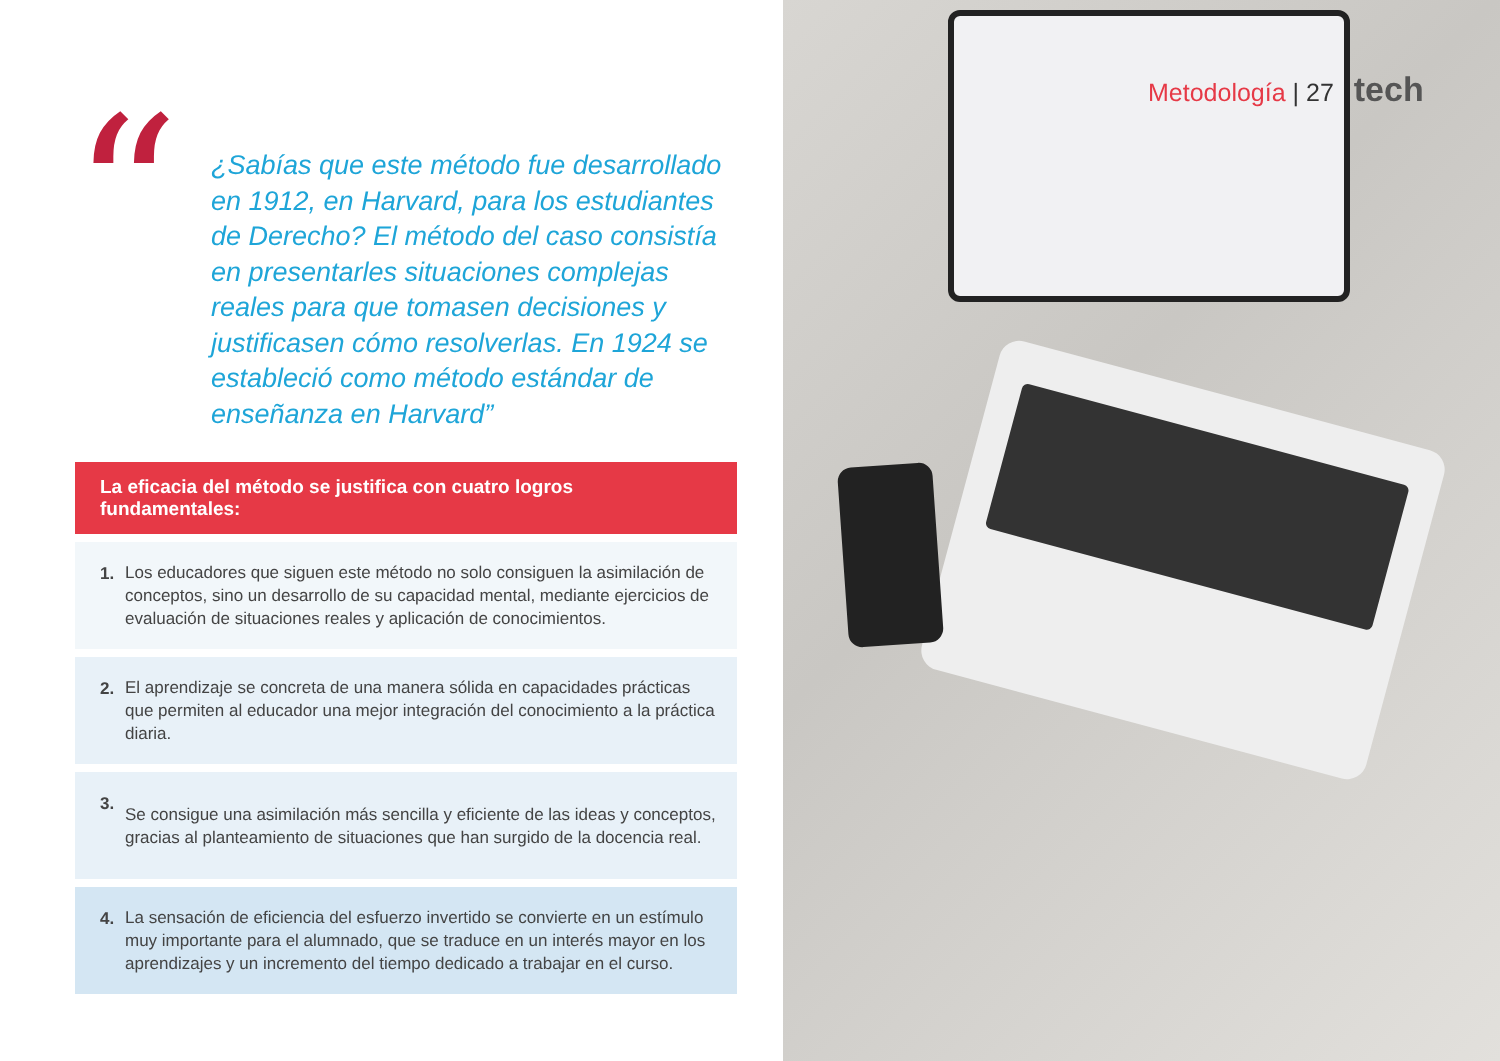“
¿Sabías que este método fue desarrollado en 1912, en Harvard, para los estudiantes de Derecho? El método del caso consistía en presentarles situaciones complejas reales para que tomasen decisiones y justificasen cómo resolverlas. En 1924 se estableció como método estándar de enseñanza en Harvard”
La eficacia del método se justifica con cuatro logros fundamentales:
1.
Los educadores que siguen este método no solo consiguen la asimilación de conceptos, sino un desarrollo de su capacidad mental, mediante ejercicios de evaluación de situaciones reales y aplicación de conocimientos.
2.
El aprendizaje se concreta de una manera sólida en capacidades prácticas que permiten al educador una mejor integración del conocimiento a la práctica diaria.
3.
Se consigue una asimilación más sencilla y eficiente de las ideas y conceptos, gracias al planteamiento de situaciones que han surgido de la docencia real.
4.
La sensación de eficiencia del esfuerzo invertido se convierte en un estímulo muy importante para el alumnado, que se traduce en un interés mayor en los aprendizajes y un incremento del tiempo dedicado a trabajar en el curso.
Metodología | 27 tech